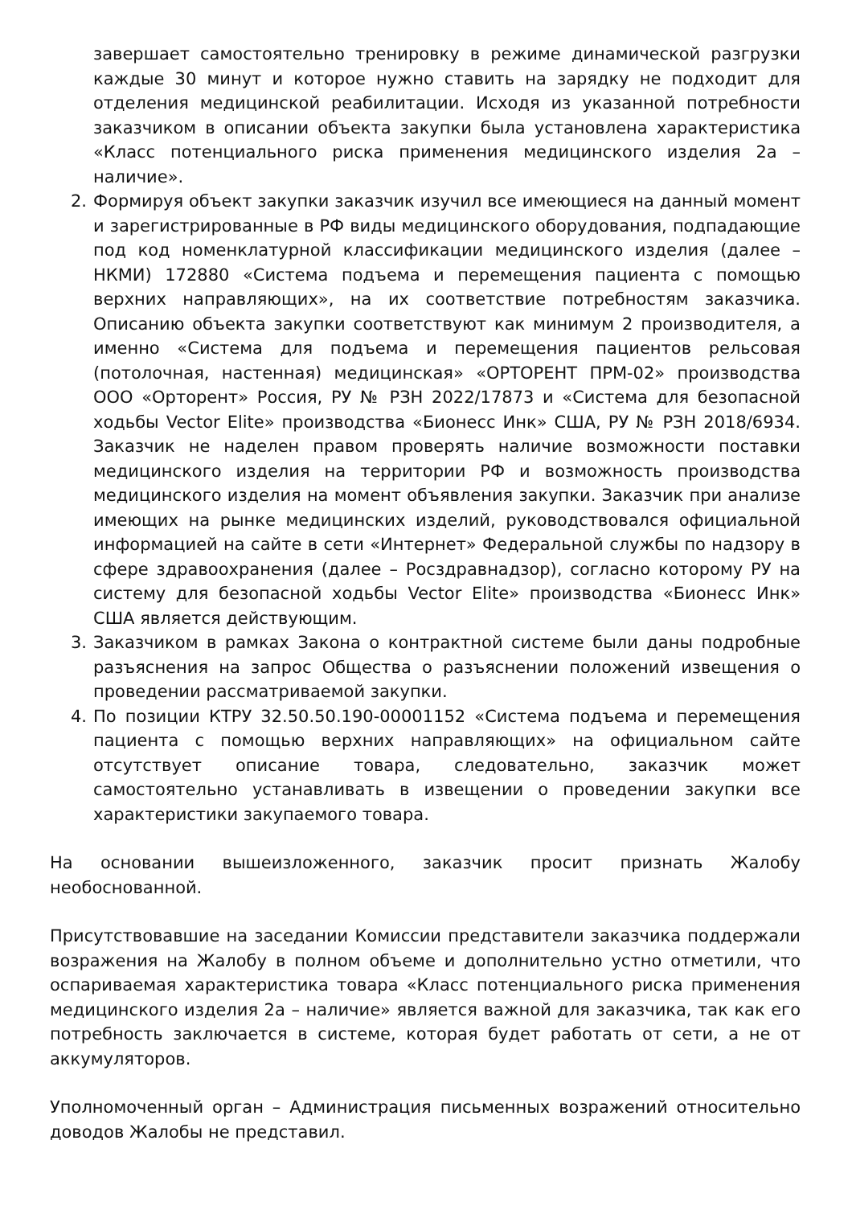завершает самостоятельно тренировку в режиме динамической разгрузки каждые 30 минут и которое нужно ставить на зарядку не подходит для отделения медицинской реабилитации. Исходя из указанной потребности заказчиком в описании объекта закупки была установлена характеристика «Класс потенциального риска применения медицинского изделия 2а – наличие».
2. Формируя объект закупки заказчик изучил все имеющиеся на данный момент и зарегистрированные в РФ виды медицинского оборудования, подпадающие под код номенклатурной классификации медицинского изделия (далее – НКМИ) 172880 «Система подъема и перемещения пациента с помощью верхних направляющих», на их соответствие потребностям заказчика. Описанию объекта закупки соответствуют как минимум 2 производителя, а именно «Система для подъема и перемещения пациентов рельсовая (потолочная, настенная) медицинская» «ОРТОРЕНТ ПРМ-02» производства ООО «Орторент» Россия, РУ № РЗН 2022/17873 и «Система для безопасной ходьбы Vector Elite» производства «Бионесс Инк» США, РУ № РЗН 2018/6934. Заказчик не наделен правом проверять наличие возможности поставки медицинского изделия на территории РФ и возможность производства медицинского изделия на момент объявления закупки. Заказчик при анализе имеющих на рынке медицинских изделий, руководствовался официальной информацией на сайте в сети «Интернет» Федеральной службы по надзору в сфере здравоохранения (далее – Росздравнадзор), согласно которому РУ на систему для безопасной ходьбы Vector Elite» производства «Бионесс Инк» США является действующим.
3. Заказчиком в рамках Закона о контрактной системе были даны подробные разъяснения на запрос Общества о разъяснении положений извещения о проведении рассматриваемой закупки.
4. По позиции КТРУ 32.50.50.190-00001152 «Система подъема и перемещения пациента с помощью верхних направляющих» на официальном сайте отсутствует описание товара, следовательно, заказчик может самостоятельно устанавливать в извещении о проведении закупки все характеристики закупаемого товара.
На основании вышеизложенного, заказчик просит признать Жалобу необоснованной.
Присутствовавшие на заседании Комиссии представители заказчика поддержали возражения на Жалобу в полном объеме и дополнительно устно отметили, что оспариваемая характеристика товара «Класс потенциального риска применения медицинского изделия 2а – наличие» является важной для заказчика, так как его потребность заключается в системе, которая будет работать от сети, а не от аккумуляторов.
Уполномоченный орган – Администрация письменных возражений относительно доводов Жалобы не представил.